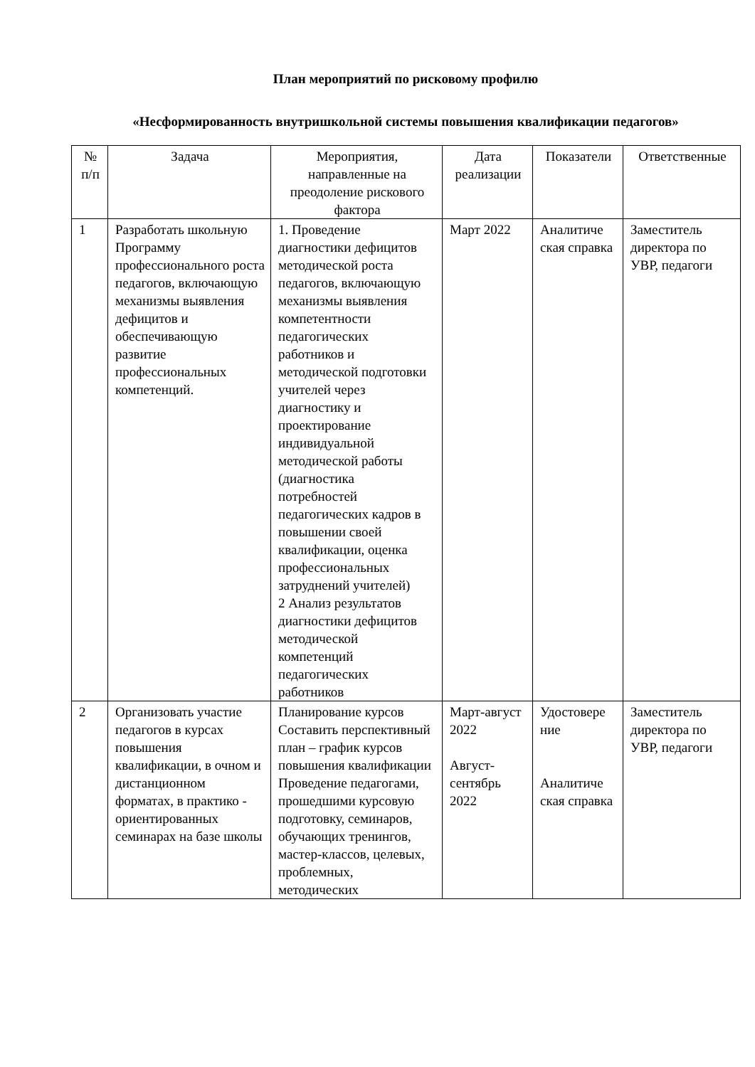План мероприятий по рисковому профилю
«Несформированность внутришкольной системы повышения квалификации педагогов»
| № п/п | Задача | Мероприятия, направленные на преодоление рискового фактора | Дата реализации | Показатели | Ответственные |
| --- | --- | --- | --- | --- | --- |
| 1 | Разработать школьную Программу профессионального роста педагогов, включающую механизмы выявления дефицитов и обеспечивающую развитие профессиональных компетенций. | 1. Проведение диагностики дефицитов методической роста педагогов, включающую механизмы выявления компетентности педагогических работников и методической подготовки учителей через диагностику и проектирование индивидуальной методической работы (диагностика потребностей педагогических кадров в повышении своей квалификации, оценка профессиональных затруднений учителей) 2 Анализ результатов диагностики дефицитов методической компетенций педагогических работников | Март 2022 | Аналитиче ская справка | Заместитель директора по УВР, педагоги |
| 2 | Организовать участие педагогов в курсах повышения квалификации, в очном и дистанционном форматах, в практико - ориентированных семинарах на базе школы | Планирование курсов Составить перспективный план – график курсов повышения квалификации Проведение педагогами, прошедшими курсовую подготовку, семинаров, обучающих тренингов, мастер-классов, целевых, проблемных, методических | Март-август 2022 Август-сентябрь 2022 | Удостовере ние Аналитиче ская справка | Заместитель директора по УВР, педагоги |